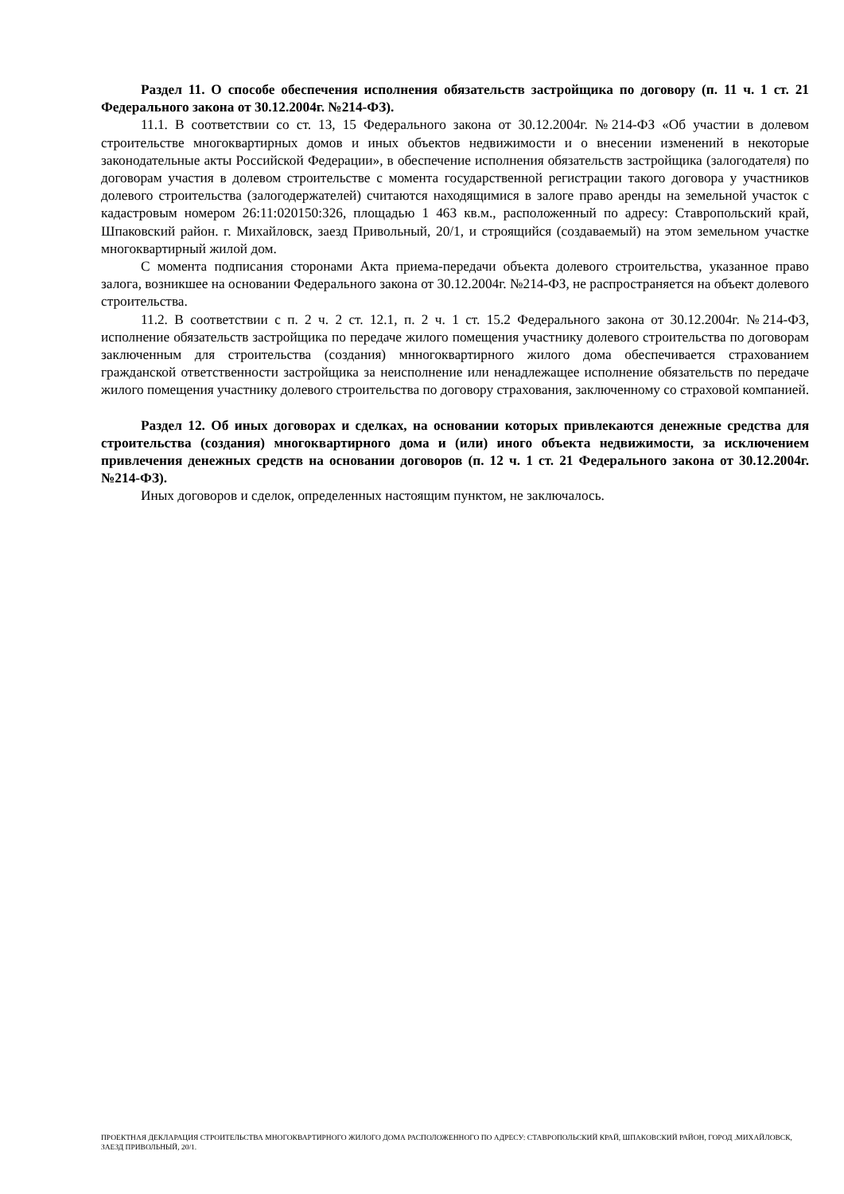Раздел 11. О способе обеспечения исполнения обязательств застройщика по договору (п. 11 ч. 1 ст. 21 Федерального закона от 30.12.2004г. №214-ФЗ).
11.1. В соответствии со ст. 13, 15 Федерального закона от 30.12.2004г. №214-ФЗ «Об участии в долевом строительстве многоквартирных домов и иных объектов недвижимости и о внесении изменений в некоторые законодательные акты Российской Федерации», в обеспечение исполнения обязательств застройщика (залогодателя) по договорам участия в долевом строительстве с момента государственной регистрации такого договора у участников долевого строительства (залогодержателей) считаются находящимися в залоге право аренды на земельной участок с кадастровым номером 26:11:020150:326, площадью 1 463 кв.м., расположенный по адресу: Ставропольский край, Шпаковский район. г. Михайловск, заезд Привольный, 20/1, и строящийся (создаваемый) на этом земельном участке многоквартирный жилой дом.
С момента подписания сторонами Акта приема-передачи объекта долевого строительства, указанное право залога, возникшее на основании Федерального закона от 30.12.2004г. №214-ФЗ, не распространяется на объект долевого строительства.
11.2. В соответствии с п. 2 ч. 2 ст. 12.1, п. 2 ч. 1 ст. 15.2 Федерального закона от 30.12.2004г. №214-ФЗ, исполнение обязательств застройщика по передаче жилого помещения участнику долевого строительства по договорам заключенным для строительства (создания) мнногоквартирного жилого дома обеспечивается страхованием гражданской ответственности застройщика за неисполнение или ненадлежащее исполнение обязательств по передаче жилого помещения участнику долевого строительства по договору страхования, заключенному со страховой компанией.
Раздел 12. Об иных договорах и сделках, на основании которых привлекаются денежные средства для строительства (создания) многоквартирного дома и (или) иного объекта недвижимости, за исключением привлечения денежных средств на основании договоров (п. 12 ч. 1 ст. 21 Федерального закона от 30.12.2004г. №214-ФЗ).
Иных договоров и сделок, определенных настоящим пунктом, не заключалось.
ПРОЕКТНАЯ ДЕКЛАРАЦИЯ СТРОИТЕЛЬСТВА МНОГОКВАРТИРНОГО ЖИЛОГО ДОМА РАСПОЛОЖЕННОГО ПО АДРЕСУ: СТАВРОПОЛЬСКИЙ КРАЙ, ШПАКОВСКИЙ РАЙОН, ГОРОД .МИХАЙЛОВСК, ЗАЕЗД ПРИВОЛЬНЫЙ, 20/1.